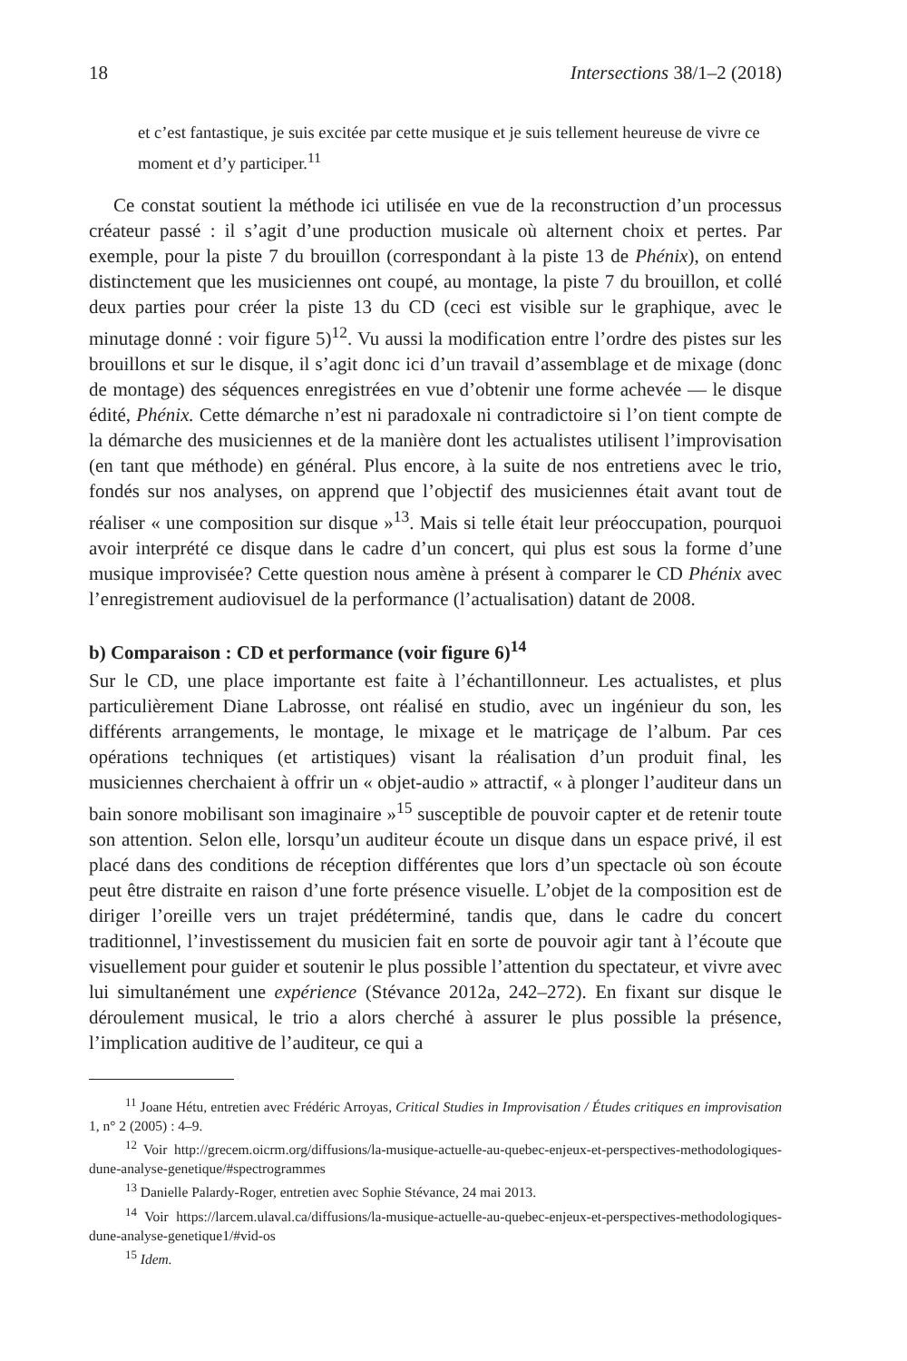18 Intersections 38/1–2 (2018)
et c’est fantastique, je suis excitée par cette musique et je suis tellement heureuse de vivre ce moment et d’y participer.<sup>11</sup>
Ce constat soutient la méthode ici utilisée en vue de la reconstruction d’un processus créateur passé : il s’agit d’une production musicale où alternent choix et pertes. Par exemple, pour la piste 7 du brouillon (correspondant à la piste 13 de Phénix), on entend distinctement que les musiciennes ont coupé, au montage, la piste 7 du brouillon, et collé deux parties pour créer la piste 13 du CD (ceci est visible sur le graphique, avec le minutage donné : voir figure 5)<sup>12</sup>. Vu aussi la modification entre l’ordre des pistes sur les brouillons et sur le disque, il s’agit donc ici d’un travail d’assemblage et de mixage (donc de montage) des séquences enregistrées en vue d’obtenir une forme achevée — le disque édité, Phénix. Cette démarche n’est ni paradoxale ni contradictoire si l’on tient compte de la démarche des musiciennes et de la manière dont les actualistes utilisent l’improvisation (en tant que méthode) en général. Plus encore, à la suite de nos entretiens avec le trio, fondés sur nos analyses, on apprend que l’objectif des musiciennes était avant tout de réaliser « une composition sur disque »<sup>13</sup>. Mais si telle était leur préoccupation, pourquoi avoir interprété ce disque dans le cadre d’un concert, qui plus est sous la forme d’une musique improvisée? Cette question nous amène à présent à comparer le CD Phénix avec l’enregistrement audiovisuel de la performance (l’actualisation) datant de 2008.
b) Comparaison : CD et performance (voir figure 6)<sup>14</sup>
Sur le CD, une place importante est faite à l’échantillonneur. Les actualistes, et plus particulièrement Diane Labrosse, ont réalisé en studio, avec un ingénieur du son, les différents arrangements, le montage, le mixage et le matriçage de l’album. Par ces opérations techniques (et artistiques) visant la réalisation d’un produit final, les musiciennes cherchaient à offrir un « objet-audio » attractif, « à plonger l’auditeur dans un bain sonore mobilisant son imaginaire »<sup>15</sup> susceptible de pouvoir capter et de retenir toute son attention. Selon elle, lorsqu’un auditeur écoute un disque dans un espace privé, il est placé dans des conditions de réception différentes que lors d’un spectacle où son écoute peut être distraite en raison d’une forte présence visuelle. L’objet de la composition est de diriger l’oreille vers un trajet prédéterminé, tandis que, dans le cadre du concert traditionnel, l’investissement du musicien fait en sorte de pouvoir agir tant à l’écoute que visuellement pour guider et soutenir le plus possible l’attention du spectateur, et vivre avec lui simultanément une expérience (Stévance 2012a, 242–272). En fixant sur disque le déroulement musical, le trio a alors cherché à assurer le plus possible la présence, l’implication auditive de l’auditeur, ce qui a
<sup>11</sup> Joane Hétu, entretien avec Frédéric Arroyas, Critical Studies in Improvisation / Études critiques en improvisation 1, n° 2 (2005) : 4–9.
<sup>12</sup> Voir http://grecem.oicrm.org/diffusions/la-musique-actuelle-au-quebec-enjeux-et-perspectives-methodologiques-dune-analyse-genetique/#spectrogrammes
<sup>13</sup> Danielle Palardy-Roger, entretien avec Sophie Stévance, 24 mai 2013.
<sup>14</sup> Voir https://larcem.ulaval.ca/diffusions/la-musique-actuelle-au-quebec-enjeux-et-perspectives-methodologiques-dune-analyse-genetique1/#vid-os
<sup>15</sup> Idem.